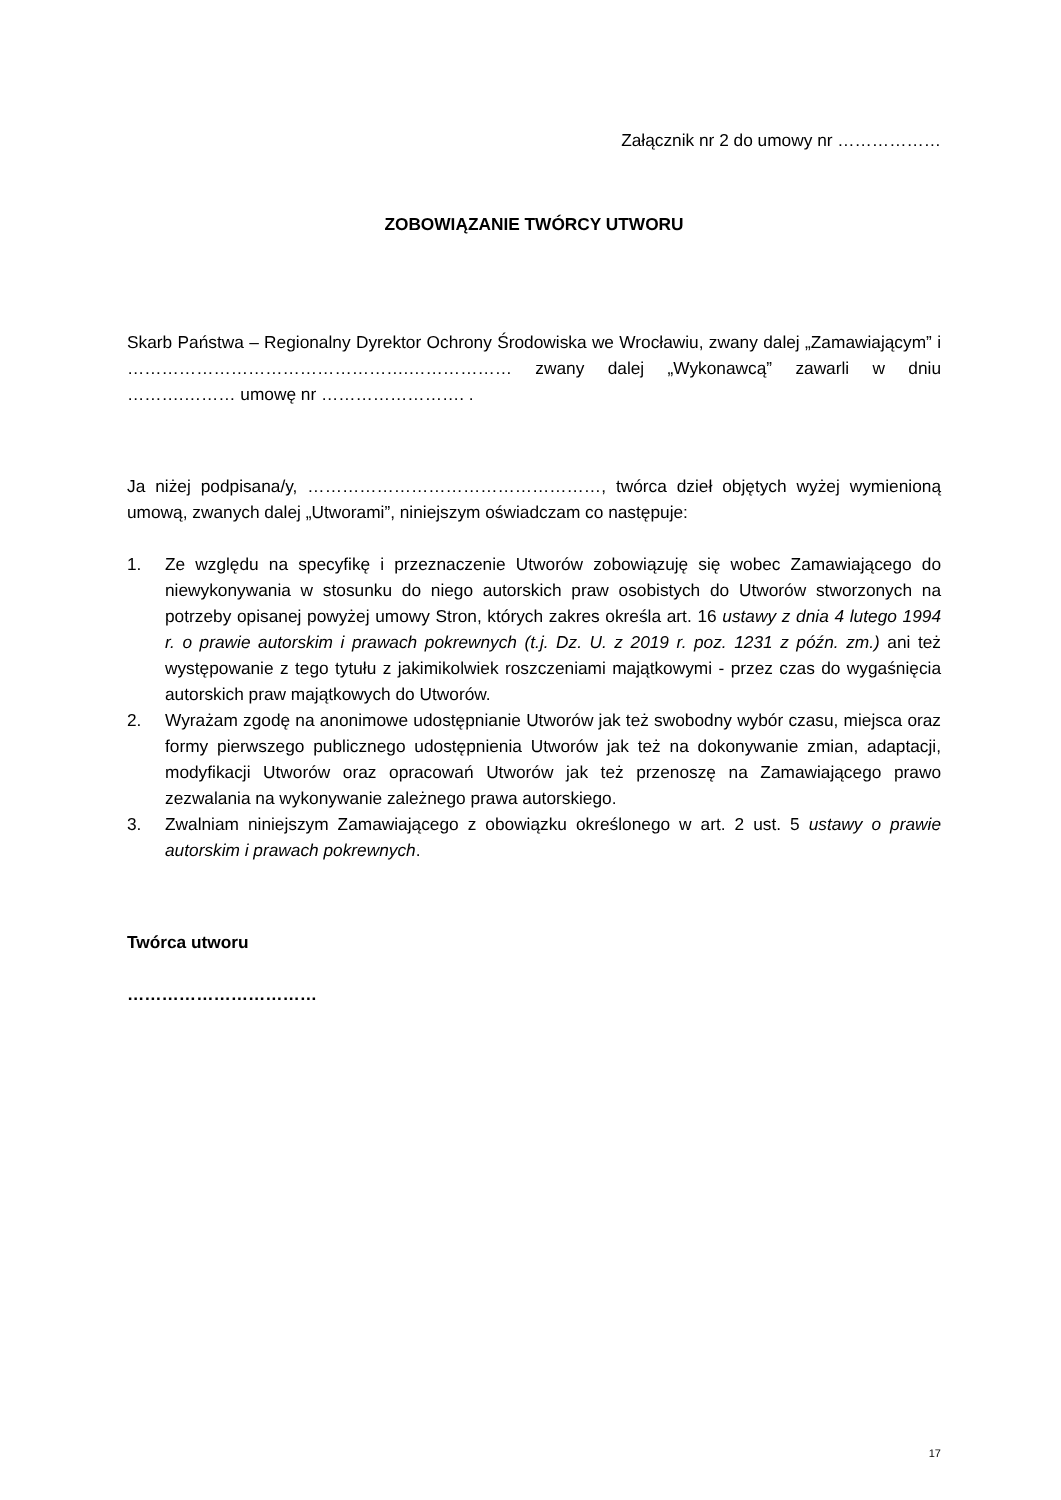Załącznik nr 2 do umowy nr ………………
ZOBOWIĄZANIE TWÓRCY UTWORU
Skarb Państwa – Regionalny Dyrektor Ochrony Środowiska we Wrocławiu, zwany dalej „Zamawiającym” i ………………………………………….……………… zwany dalej „Wykonawcą” zawarli w dniu ……….……… umowę nr ……………………. .
Ja niżej podpisana/y, ……………………………………………, twórca dzieł objętych wyżej wymienioną umową, zwanych dalej „Utworami”, niniejszym oświadczam co następuje:
1. Ze względu na specyfikę i przeznaczenie Utworów zobowiązuję się wobec Zamawiającego do niewykonywania w stosunku do niego autorskich praw osobistych do Utworów stworzonych na potrzeby opisanej powyżej umowy Stron, których zakres określa art. 16 ustawy z dnia 4 lutego 1994 r. o prawie autorskim i prawach pokrewnych (t.j. Dz. U. z 2019 r. poz. 1231 z późn. zm.) ani też występowanie z tego tytułu z jakimikolwiek roszczeniami majątkowymi - przez czas do wygaśnięcia autorskich praw majątkowych do Utworów.
2. Wyrażam zgodę na anonimowe udostępnianie Utworów jak też swobodny wybór czasu, miejsca oraz formy pierwszego publicznego udostępnienia Utworów jak też na dokonywanie zmian, adaptacji, modyfikacji Utworów oraz opracowań Utworów jak też przenoszę na Zamawiającego prawo zezwalania na wykonywanie zależnego prawa autorskiego.
3. Zwalniam niniejszym Zamawiającego z obowiązku określonego w art. 2 ust. 5 ustawy o prawie autorskim i prawach pokrewnych.
Twórca utworu
……………………………
17